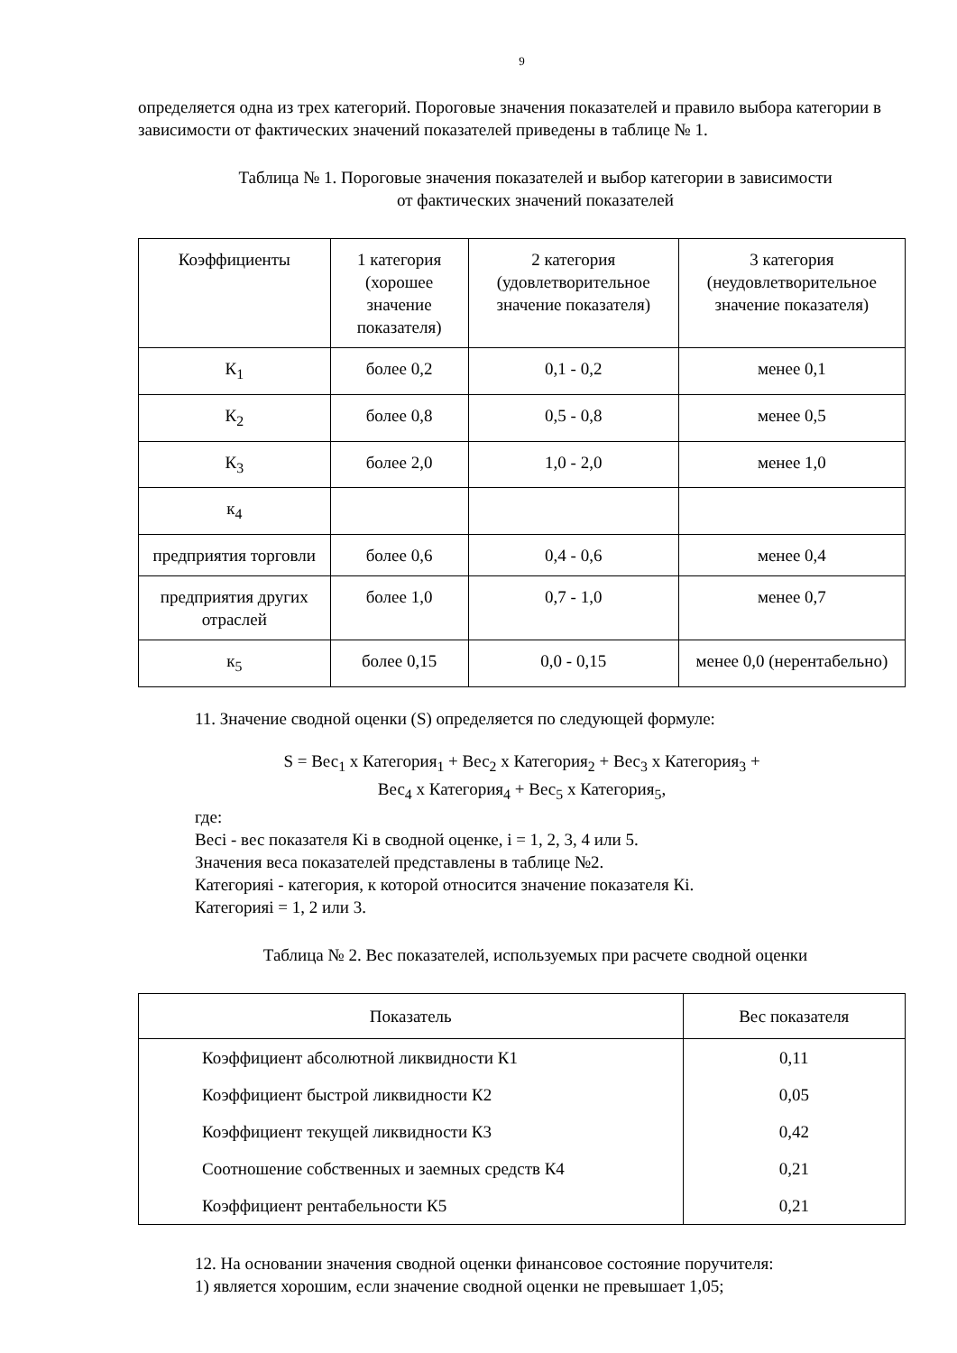9
определяется одна из трех категорий. Пороговые значения показателей и правило выбора категории в зависимости от фактических значений показателей приведены в таблице № 1.
Таблица № 1. Пороговые значения показателей и выбор категории в зависимости
от фактических значений показателей
| Коэффициенты | 1 категория (хорошее значение показателя) | 2 категория (удовлетворительное значение показателя) | 3 категория (неудовлетворительное значение показателя) |
| --- | --- | --- | --- |
| К<sub>1</sub> | более 0,2 | 0,1 - 0,2 | менее 0,1 |
| К<sub>2</sub> | более 0,8 | 0,5 - 0,8 | менее 0,5 |
| К<sub>3</sub> | более 2,0 | 1,0 - 2,0 | менее 1,0 |
| к<sub>4</sub> | | | |
| предприятия торговли | более 0,6 | 0,4 - 0,6 | менее 0,4 |
| предприятия других отраслей | более 1,0 | 0,7 - 1,0 | менее 0,7 |
| к<sub>5</sub> | более 0,15 | 0,0 - 0,15 | менее 0,0 (нерентабельно) |
11. Значение сводной оценки (S) определяется по следующей формуле:
S = Вес<sub>1</sub> x Категория<sub>1</sub> + Вес<sub>2</sub> x Категория<sub>2</sub> + Вес<sub>3</sub> x Категория<sub>3</sub> +
Вес<sub>4</sub> x Категория<sub>4</sub> + Вес<sub>5</sub> x Категория<sub>5</sub>,
где:
Весi - вес показателя Кi в сводной оценке, i = 1, 2, 3, 4 или 5.
Значения веса показателей представлены в таблице №2.
Категорияi - категория, к которой относится значение показателя Кi.
Категорияi = 1, 2 или 3.
Таблица № 2. Вес показателей, используемых при расчете сводной оценки
| Показатель | Вес показателя |
| Коэффициент абсолютной ликвидности К1 | 0,11 |
| Коэффициент быстрой ликвидности К2 | 0,05 |
| Коэффициент текущей ликвидности К3 | 0,42 |
| Соотношение собственных и заемных средств К4 | 0,21 |
| Коэффициент рентабельности К5 | 0,21 |
12. На основании значения сводной оценки финансовое состояние поручителя:
1) является хорошим, если значение сводной оценки не превышает 1,05;